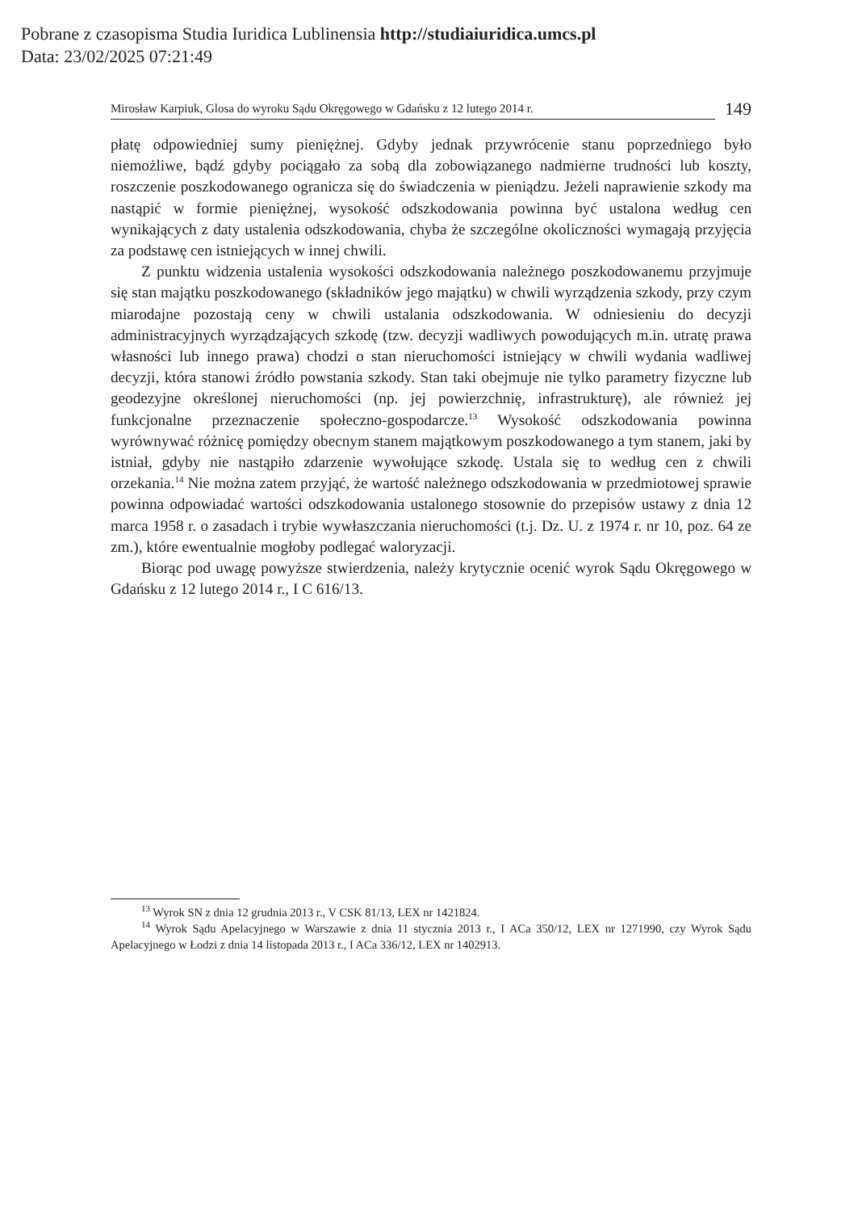Pobrane z czasopisma Studia Iuridica Lublinensia http://studiaiuridica.umcs.pl
Data: 23/02/2025 07:21:49
Mirosław Karpiuk, Glosa do wyroku Sądu Okręgowego w Gdańsku z 12 lutego 2014 r. 149
płatę odpowiedniej sumy pieniężnej. Gdyby jednak przywrócenie stanu poprzedniego było niemożliwe, bądź gdyby pociągało za sobą dla zobowiązanego nadmierne trudności lub koszty, roszczenie poszkodowanego ogranicza się do świadczenia w pieniądzu. Jeżeli naprawienie szkody ma nastąpić w formie pieniężnej, wysokość odszkodowania powinna być ustalona według cen wynikających z daty ustalenia odszkodowania, chyba że szczególne okoliczności wymagają przyjęcia za podstawę cen istniejących w innej chwili.
Z punktu widzenia ustalenia wysokości odszkodowania należnego poszkodowanemu przyjmuje się stan majątku poszkodowanego (składników jego majątku) w chwili wyrządzenia szkody, przy czym miarodajne pozostają ceny w chwili ustalania odszkodowania. W odniesieniu do decyzji administracyjnych wyrządzających szkodę (tzw. decyzji wadliwych powodujących m.in. utratę prawa własności lub innego prawa) chodzi o stan nieruchomości istniejący w chwili wydania wadliwej decyzji, która stanowi źródło powstania szkody. Stan taki obejmuje nie tylko parametry fizyczne lub geodezyjne określonej nieruchomości (np. jej powierzchnię, infrastrukturę), ale również jej funkcjonalne przeznaczenie społeczno-gospodarcze.<sup>13</sup> Wysokość odszkodowania powinna wyrównywać różnicę pomiędzy obecnym stanem majątkowym poszkodowanego a tym stanem, jaki by istniał, gdyby nie nastąpiło zdarzenie wywołujące szkodę. Ustala się to według cen z chwili orzekania.<sup>14</sup> Nie można zatem przyjąć, że wartość należnego odszkodowania w przedmiotowej sprawie powinna odpowiadać wartości odszkodowania ustalonego stosownie do przepisów ustawy z dnia 12 marca 1958 r. o zasadach i trybie wywłaszczania nieruchomości (t.j. Dz. U. z 1974 r. nr 10, poz. 64 ze zm.), które ewentualnie mogłoby podlegać waloryzacji.
Biorąc pod uwagę powyższe stwierdzenia, należy krytycznie ocenić wyrok Sądu Okręgowego w Gdańsku z 12 lutego 2014 r., I C 616/13.
<sup>13</sup> Wyrok SN z dnia 12 grudnia 2013 r., V CSK 81/13, LEX nr 1421824.
<sup>14</sup> Wyrok Sądu Apelacyjnego w Warszawie z dnia 11 stycznia 2013 r., I ACa 350/12, LEX nr 1271990, czy Wyrok Sądu Apelacyjnego w Łodzi z dnia 14 listopada 2013 r., I ACa 336/12, LEX nr 1402913.